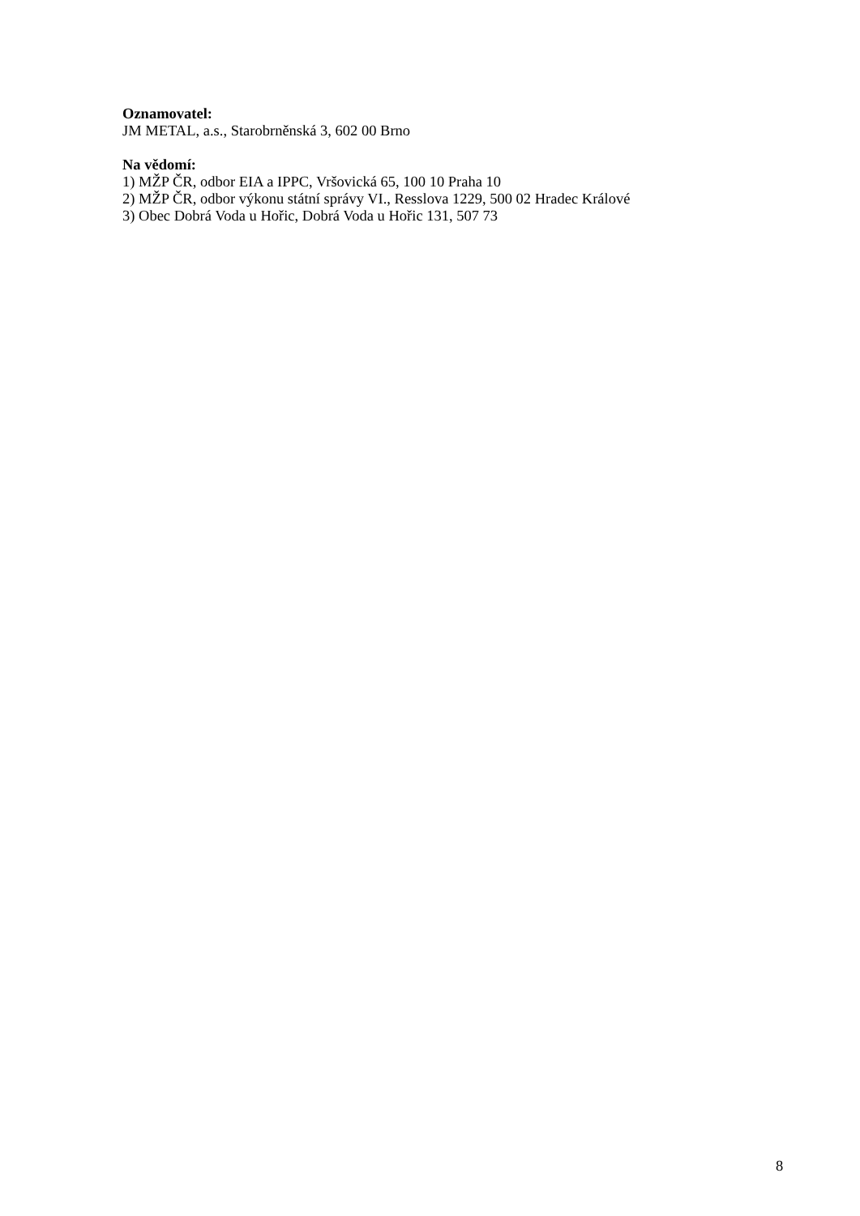Oznamovatel:
JM METAL, a.s., Starobrněnská 3, 602 00 Brno
Na vědomí:
1) MŽP ČR, odbor EIA a IPPC, Vršovická 65, 100 10 Praha 10
2) MŽP ČR, odbor výkonu státní správy VI., Resslova 1229, 500 02 Hradec Králové
3) Obec Dobrá Voda u Hořic, Dobrá Voda u Hořic 131, 507 73
8